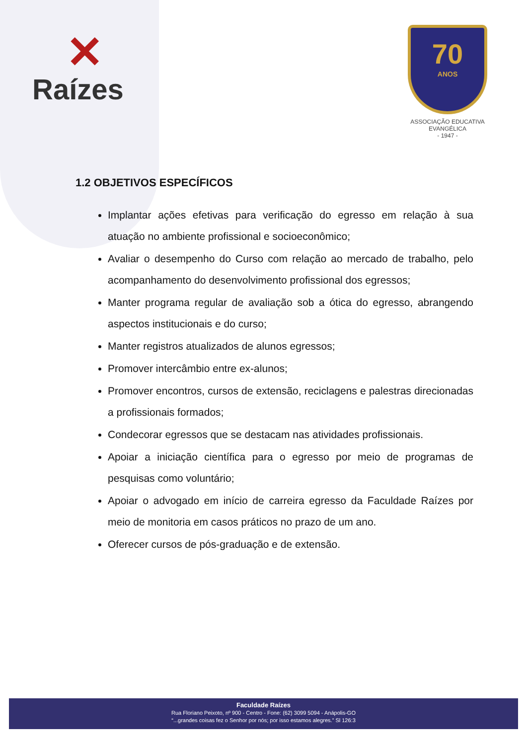✕
Raízes
70
ANOS
ASSOCIAÇÃO EDUCATIVA EVANGÉLICA
- 1947 -
1.2 OBJETIVOS ESPECÍFICOS
Implantar ações efetivas para verificação do egresso em relação à sua atuação no ambiente profissional e socioeconômico;
Avaliar o desempenho do Curso com relação ao mercado de trabalho, pelo acompanhamento do desenvolvimento profissional dos egressos;
Manter programa regular de avaliação sob a ótica do egresso, abrangendo aspectos institucionais e do curso;
Manter registros atualizados de alunos egressos;
Promover intercâmbio entre ex-alunos;
Promover encontros, cursos de extensão, reciclagens e palestras direcionadas a profissionais formados;
Condecorar egressos que se destacam nas atividades profissionais.
Apoiar a iniciação científica para o egresso por meio de programas de pesquisas como voluntário;
Apoiar o advogado em início de carreira egresso da Faculdade Raízes por meio de monitoria em casos práticos no prazo de um ano.
Oferecer cursos de pós-graduação e de extensão.
Faculdade Raízes
Rua Floriano Peixoto, nº 900 - Centro - Fone: (62) 3099 5094 - Anápolis-GO
“...grandes coisas fez o Senhor por nós; por isso estamos alegres.” Sl 126:3